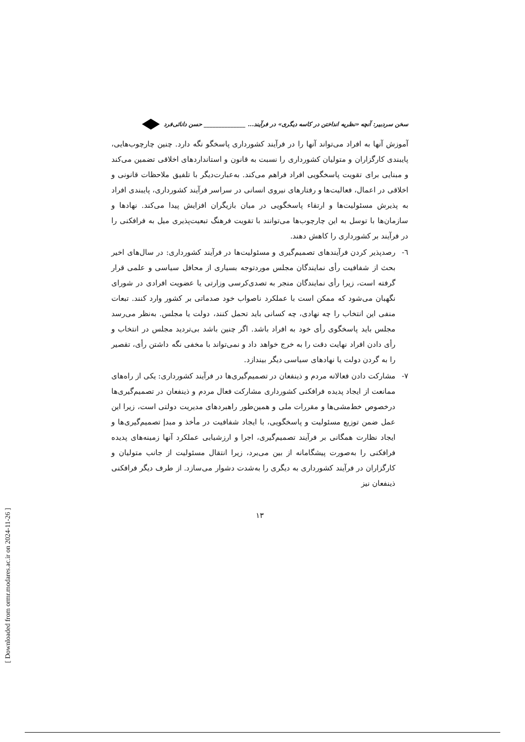[ Downloaded from ormr.modares.ac.ir on 2024-11-26 ]
سخن سردبیر: آنچه «نظریه انداختن در کاسه دیگری» در فرآیند... ______________ حسن دانائی‌فرد
آموزش آنها به افراد می‌تواند آنها را در فرآیند کشورداری پاسخگو نگه دارد. چنین چارچوب‌هایی، پایبندی کارگزاران و متولیان کشورداری را نسبت به قانون و استانداردهای اخلاقی تضمین می‌کند و مبنایی برای تقویت پاسخگویی افراد فراهم می‌کند. به‌عبارت‌دیگر با تلفیق ملاحظات قانونی و اخلاقی در اعمال، فعالیت‌ها و رفتارهای نیروی انسانی در سراسر فرآیند کشورداری، پایبندی افراد به پذیرش مسئولیت‌ها و ارتقاء پاسخگویی در میان بازیگران افزایش پیدا می‌کند. نهادها و سازمان‌ها با توسل به این چارچوب‌ها می‌توانند با تقویت فرهنگ تبعیت‌پذیری میل به فرافکنی را در فرآیند بر کشورداری را کاهش دهند.
٦- رصدپذیر کردن فرآیندهای تصمیم‌گیری و مسئولیت‌ها در فرآیند کشورداری: در سال‌های اخیر بحث از شفافیت رأی نمایندگان مجلس موردتوجه بسیاری از محافل سیاسی و علمی قرار گرفته است، زیرا رأی نمایندگان منجر به تصدی‌کرسی وزارتی یا عضویت افرادی در شورای نگهبان می‌شود که ممکن است با عملکرد ناصواب خود صدماتی بر کشور وارد کنند. تبعات منفی این انتخاب را چه نهادی، چه کسانی باید تحمل کنند، دولت یا مجلس. به‌نظر می‌رسد مجلس باید پاسخگوی رأی خود به افراد باشد. اگر چنین باشد بی‌تردید مجلس در انتخاب و رأی دادن افراد نهایت دقت را به خرج خواهد داد و نمی‌تواند با مخفی نگه داشتن رأی، تقصیر را به گردن دولت یا نهادهای سیاسی دیگر بیندازد.
٧- مشارکت دادن فعالانه مردم و ذینفعان در تصمیم‌گیری‌ها در فرآیند کشورداری: یکی از راه‌های ممانعت از ایجاد پدیده فرافکنی کشورداری مشارکت فعال مردم و ذینفعان در تصمیم‌گیری‌ها درخصوص خط‌مشی‌ها و مقررات ملی و همین‌طور راهبردهای مدیریت دولتی است، زیرا این عمل ضمن توزیع مسئولیت و پاسخگویی، با ایجاد شفافیت در مأخذ و مبدإ تصمیم‌گیری‌ها و ایجاد نظارت همگانی بر فرآیند تصمیم‌گیری، اجرا و ارزشیابی عملکرد آنها زمینه‌های پدیده فرافکنی را به‌صورت پیشگامانه از بین می‌برد، زیرا انتقال مسئولیت از جانب متولیان و کارگزاران در فرآیند کشورداری به دیگری را به‌شدت دشوار می‌سازد. از طرف دیگر فرافکنی ذینفعان نیز
١٣